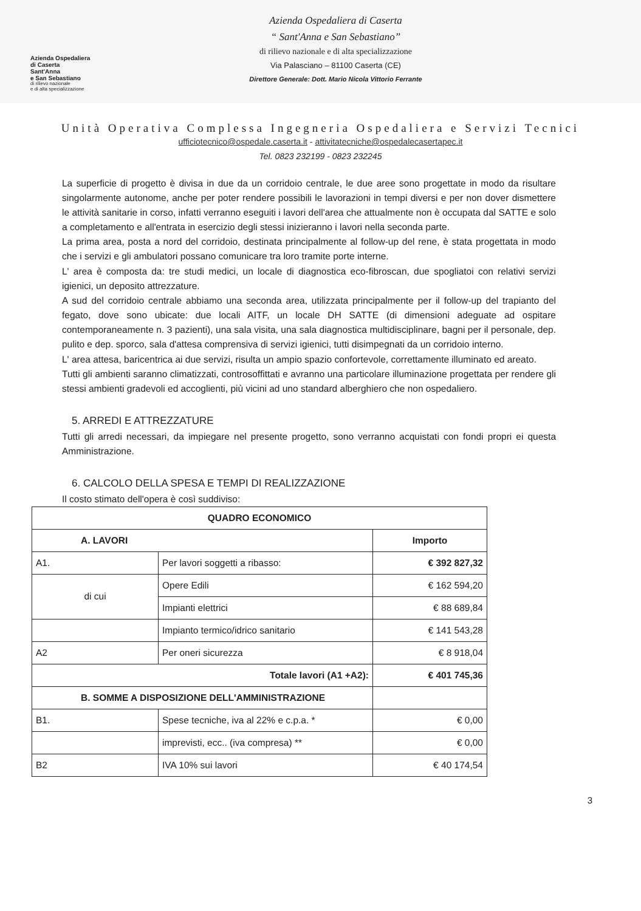Azienda Ospedaliera
di Caserta
Sant'Anna
e San Sebastiano
di rilievo nazionale
e di alta specializzazione
Azienda Ospedaliera di Caserta
“ Sant'Anna e San Sebastiano”
di rilievo nazionale e di alta specializzazione
Via Palasciano – 81100 Caserta (CE)
Direttore Generale: Dott. Mario Nicola Vittorio Ferrante
Unità Operativa Complessa Ingegneria Ospedaliera e Servizi Tecnici
ufficiotecnico@ospedale.caserta.it - attivitatecniche@ospedalecasertapec.it
Tel. 0823 232199 - 0823 232245
La superficie di progetto è divisa in due da un corridoio centrale, le due aree sono progettate in modo da risultare singolarmente autonome, anche per poter rendere possibili le lavorazioni in tempi diversi e per non dover dismettere le attività sanitarie in corso, infatti verranno eseguiti i lavori dell'area che attualmente non è occupata dal SATTE e solo a completamento e all'entrata in esercizio degli stessi inizieranno i lavori nella seconda parte.
La prima area, posta a nord del corridoio, destinata principalmente al follow-up del rene, è stata progettata in modo che i servizi e gli ambulatori possano comunicare tra loro tramite porte interne.
L' area è composta da: tre studi medici, un locale di diagnostica eco-fibroscan, due spogliatoi con relativi servizi igienici, un deposito attrezzature.
A sud del corridoio centrale abbiamo una seconda area, utilizzata principalmente per il follow-up del trapianto del fegato, dove sono ubicate: due locali AITF, un locale DH SATTE (di dimensioni adeguate ad ospitare contemporaneamente n. 3 pazienti), una sala visita, una sala diagnostica multidisciplinare, bagni per il personale, dep. pulito e dep. sporco, sala d'attesa comprensiva di servizi igienici, tutti disimpegnati da un corridoio interno.
L' area attesa, baricentrica ai due servizi, risulta un ampio spazio confortevole, correttamente illuminato ed areato.
Tutti gli ambienti saranno climatizzati, controsoffittati e avranno una particolare illuminazione progettata per rendere gli stessi ambienti gradevoli ed accoglienti, più vicini ad uno standard alberghiero che non ospedaliero.
5. ARREDI E ATTREZZATURE
Tutti gli arredi necessari, da impiegare nel presente progetto, sono verranno acquistati con fondi propri ei questa Amministrazione.
6. CALCOLO DELLA SPESA E TEMPI DI REALIZZAZIONE
Il costo stimato dell'opera è così suddiviso:
| QUADRO ECONOMICO | | |
| --- | --- | --- |
| A. LAVORI | | Importo |
| A1. | Per lavori soggetti a ribasso: | € 392 827,32 |
| di cui | Opere Edili | € 162 594,20 |
| | Impianti elettrici | € 88 689,84 |
| | Impianto termico/idrico sanitario | € 141 543,28 |
| A2 | Per oneri sicurezza | € 8 918,04 |
| Totale lavori (A1 +A2): | | € 401 745,36 |
| B. SOMME A DISPOSIZIONE DELL'AMMINISTRAZIONE | | |
| B1. | Spese tecniche, iva al 22% e c.p.a. * | € 0,00 |
| | imprevisti, ecc.. (iva compresa) ** | € 0,00 |
| B2 | IVA 10% sui lavori | € 40 174,54 |
3